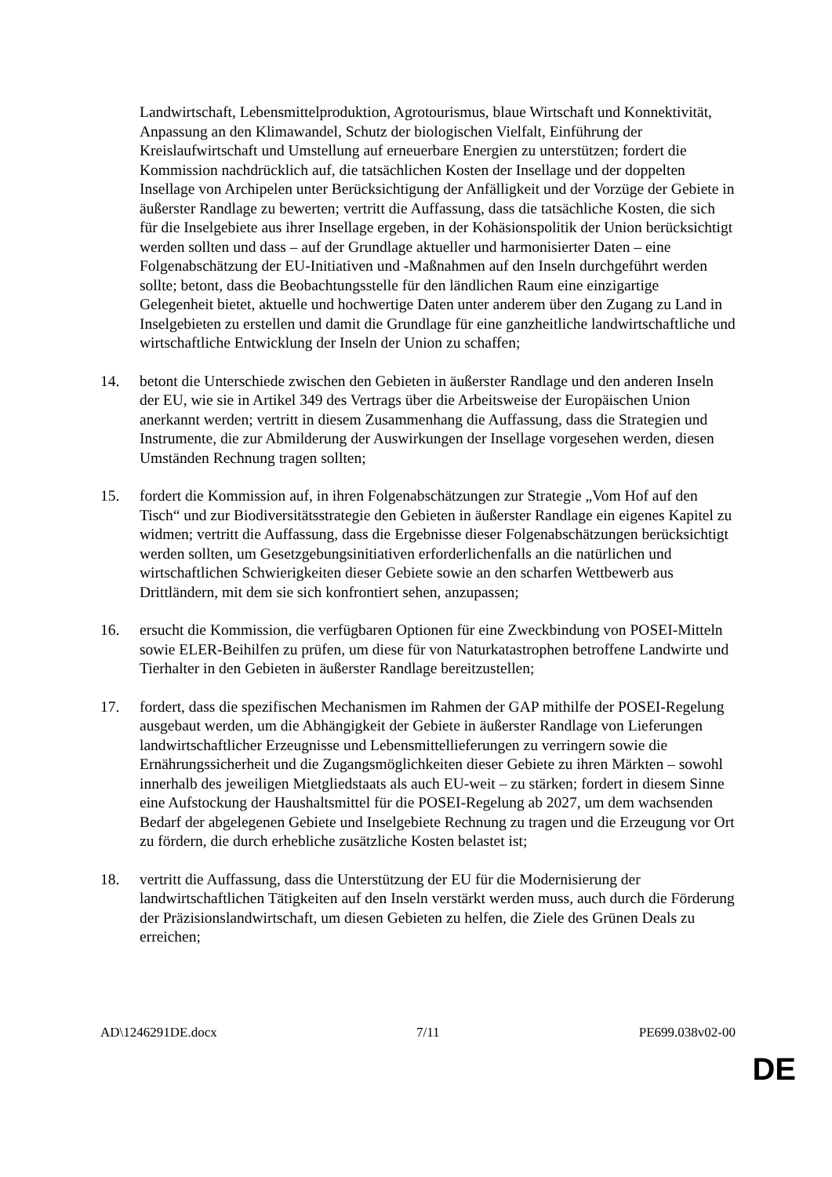Landwirtschaft, Lebensmittelproduktion, Agrotourismus, blaue Wirtschaft und Konnektivität, Anpassung an den Klimawandel, Schutz der biologischen Vielfalt, Einführung der Kreislaufwirtschaft und Umstellung auf erneuerbare Energien zu unterstützen; fordert die Kommission nachdrücklich auf, die tatsächlichen Kosten der Insellage und der doppelten Insellage von Archipelen unter Berücksichtigung der Anfälligkeit und der Vorzüge der Gebiete in äußerster Randlage zu bewerten; vertritt die Auffassung, dass die tatsächliche Kosten, die sich für die Inselgebiete aus ihrer Insellage ergeben, in der Kohäsionspolitik der Union berücksichtigt werden sollten und dass – auf der Grundlage aktueller und harmonisierter Daten – eine Folgenabschätzung der EU-Initiativen und -Maßnahmen auf den Inseln durchgeführt werden sollte; betont, dass die Beobachtungsstelle für den ländlichen Raum eine einzigartige Gelegenheit bietet, aktuelle und hochwertige Daten unter anderem über den Zugang zu Land in Inselgebieten zu erstellen und damit die Grundlage für eine ganzheitliche landwirtschaftliche und wirtschaftliche Entwicklung der Inseln der Union zu schaffen;
14. betont die Unterschiede zwischen den Gebieten in äußerster Randlage und den anderen Inseln der EU, wie sie in Artikel 349 des Vertrags über die Arbeitsweise der Europäischen Union anerkannt werden; vertritt in diesem Zusammenhang die Auffassung, dass die Strategien und Instrumente, die zur Abmilderung der Auswirkungen der Insellage vorgesehen werden, diesen Umständen Rechnung tragen sollten;
15. fordert die Kommission auf, in ihren Folgenabschätzungen zur Strategie „Vom Hof auf den Tisch“ und zur Biodiversitätsstrategie den Gebieten in äußerster Randlage ein eigenes Kapitel zu widmen; vertritt die Auffassung, dass die Ergebnisse dieser Folgenabschätzungen berücksichtigt werden sollten, um Gesetzgebungsinitiativen erforderlichenfalls an die natürlichen und wirtschaftlichen Schwierigkeiten dieser Gebiete sowie an den scharfen Wettbewerb aus Drittländern, mit dem sie sich konfrontiert sehen, anzupassen;
16. ersucht die Kommission, die verfügbaren Optionen für eine Zweckbindung von POSEI-Mitteln sowie ELER-Beihilfen zu prüfen, um diese für von Naturkatastrophen betroffene Landwirte und Tierhalter in den Gebieten in äußerster Randlage bereitzustellen;
17. fordert, dass die spezifischen Mechanismen im Rahmen der GAP mithilfe der POSEI-Regelung ausgebaut werden, um die Abhängigkeit der Gebiete in äußerster Randlage von Lieferungen landwirtschaftlicher Erzeugnisse und Lebensmittellieferungen zu verringern sowie die Ernährungssicherheit und die Zugangsmöglichkeiten dieser Gebiete zu ihren Märkten – sowohl innerhalb des jeweiligen Mietgliedstaats als auch EU-weit – zu stärken; fordert in diesem Sinne eine Aufstockung der Haushaltsmittel für die POSEI-Regelung ab 2027, um dem wachsenden Bedarf der abgelegenen Gebiete und Inselgebiete Rechnung zu tragen und die Erzeugung vor Ort zu fördern, die durch erhebliche zusätzliche Kosten belastet ist;
18. vertritt die Auffassung, dass die Unterstützung der EU für die Modernisierung der landwirtschaftlichen Tätigkeiten auf den Inseln verstärkt werden muss, auch durch die Förderung der Präzisionslandwirtschaft, um diesen Gebieten zu helfen, die Ziele des Grünen Deals zu erreichen;
AD\1246291DE.docx 7/11 PE699.038v02-00
DE